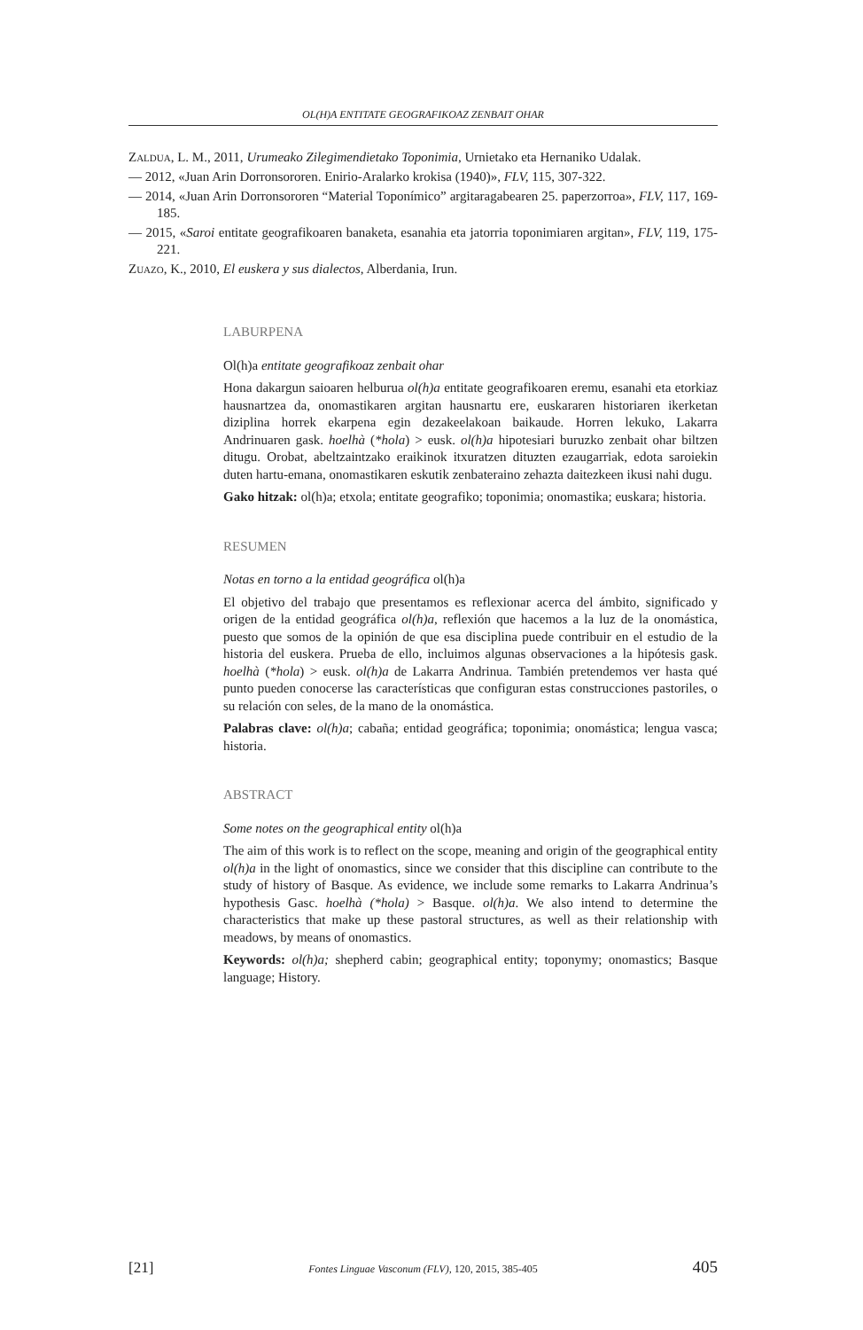OL(H)A ENTITATE GEOGRAFIKOAZ ZENBAIT OHAR
Zaldua, L. M., 2011, Urumeako Zilegimendietako Toponimia, Urnietako eta Hernaniko Udalak.
— 2012, «Juan Arin Dorronsororen. Enirio-Aralarko krokisa (1940)», FLV, 115, 307-322.
— 2014, «Juan Arin Dorronsororen “Material Toponímico” argitaragabearen 25. paperzorroa», FLV, 117, 169-185.
— 2015, «Saroi entitate geografikoaren banaketa, esanahia eta jatorria toponimiaren argitan», FLV, 119, 175-221.
Zuazo, K., 2010, El euskera y sus dialectos, Alberdania, Irun.
LABURPENA
Ol(h)a entitate geografikoaz zenbait ohar
Hona dakargun saioaren helburua ol(h)a entitate geografikoaren eremu, esanahi eta etorkiaz hausnartzea da, onomastikaren argitan hausnartu ere, euskararen historiaren ikerketan diziplina horrek ekarpena egin dezakeelakoan baikaude. Horren lekuko, Lakarra Andrinuaren gask. hoelhà (*hola) > eusk. ol(h)a hipotesiari buruzko zenbait ohar biltzen ditugu. Orobat, abeltzaintzako eraikinok itxuratzen dituzten ezaugarriak, edota saroiekin duten hartu-emana, onomastikaren eskutik zenbateraino zehazta daitezkeen ikusi nahi dugu.
Gako hitzak: ol(h)a; etxola; entitate geografiko; toponimia; onomastika; euskara; historia.
RESUMEN
Notas en torno a la entidad geográfica ol(h)a
El objetivo del trabajo que presentamos es reflexionar acerca del ámbito, significado y origen de la entidad geográfica ol(h)a, reflexión que hacemos a la luz de la onomástica, puesto que somos de la opinión de que esa disciplina puede contribuir en el estudio de la historia del euskera. Prueba de ello, incluimos algunas observaciones a la hipótesis gask. hoelhà (*hola) > eusk. ol(h)a de Lakarra Andrinua. También pretendemos ver hasta qué punto pueden conocerse las características que configuran estas construcciones pastoriles, o su relación con seles, de la mano de la onomástica.
Palabras clave: ol(h)a; cabaña; entidad geográfica; toponimia; onomástica; lengua vasca; historia.
ABSTRACT
Some notes on the geographical entity ol(h)a
The aim of this work is to reflect on the scope, meaning and origin of the geographical entity ol(h)a in the light of onomastics, since we consider that this discipline can contribute to the study of history of Basque. As evidence, we include some remarks to Lakarra Andrinua’s hypothesis Gasc. hoelhà (*hola) > Basque. ol(h)a. We also intend to determine the characteristics that make up these pastoral structures, as well as their relationship with meadows, by means of onomastics.
Keywords: ol(h)a; shepherd cabin; geographical entity; toponymy; onomastics; Basque language; History.
[21] Fontes Linguae Vasconum (FLV), 120, 2015, 385-405 405